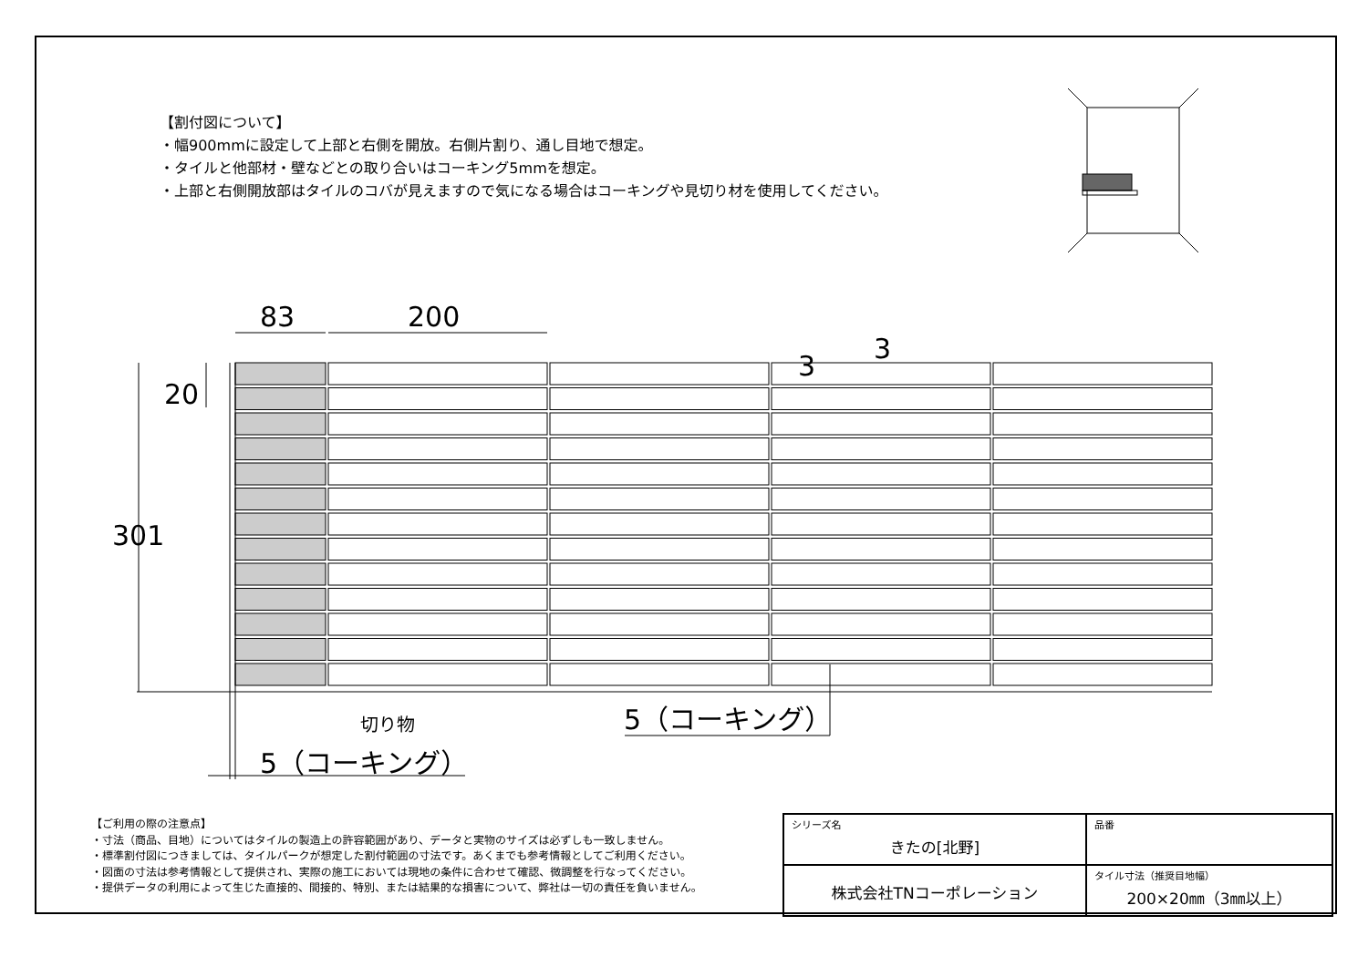【割付図について】
・幅900mmに設定して上部と右側を開放。右側片割り、通し目地で想定。
・タイルと他部材・壁などとの取り合いはコーキング5mmを想定。
・上部と右側開放部はタイルのコバが見えますので気になる場合はコーキングや見切り材を使用してください。
83
200
20
301
3
3
切り物
5（コーキング）
5（コーキング）
【ご利用の際の注意点】
・寸法（商品、目地）についてはタイルの製造上の許容範囲があり、データと実物のサイズは必ずしも一致しません。
・標準割付図につきましては、タイルパークが想定した割付範囲の寸法です。あくまでも参考情報としてご利用ください。
・図面の寸法は参考情報として提供され、実際の施工においては現地の条件に合わせて確認、微調整を行なってください。
・提供データの利用によって生じた直接的、間接的、特別、または結果的な損害について、弊社は一切の責任を負いません。
| シリーズ名 きたの[北野] | 品番 |
| 株式会社TNコーポレーション | タイル寸法（推奨目地幅） 200×20㎜（3㎜以上） |